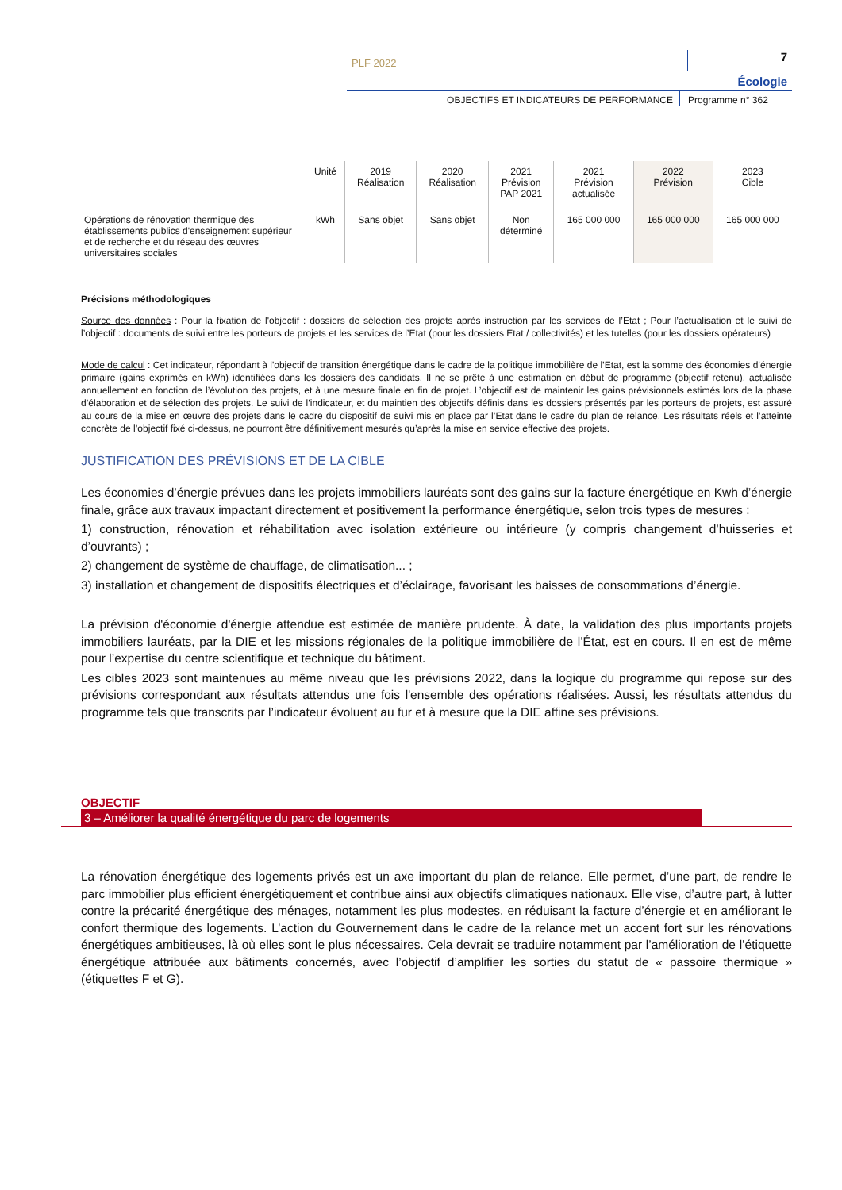PLF 2022 7
Écologie
OBJECTIFS ET INDICATEURS DE PERFORMANCE Programme n° 362
| | Unité | 2019 Réalisation | 2020 Réalisation | 2021 Prévision PAP 2021 | 2021 Prévision actualisée | 2022 Prévision | 2023 Cible |
| --- | --- | --- | --- | --- | --- | --- | --- |
| Opérations de rénovation thermique des établissements publics d'enseignement supérieur et de recherche et du réseau des œuvres universitaires sociales | kWh | Sans objet | Sans objet | Non déterminé | 165 000 000 | 165 000 000 | 165 000 000 |
Précisions méthodologiques
Source des données : Pour la fixation de l'objectif : dossiers de sélection des projets après instruction par les services de l’Etat ; Pour l’actualisation et le suivi de l’objectif : documents de suivi entre les porteurs de projets et les services de l’Etat (pour les dossiers Etat / collectivités) et les tutelles (pour les dossiers opérateurs)
Mode de calcul : Cet indicateur, répondant à l'objectif de transition énergétique dans le cadre de la politique immobilière de l’Etat, est la somme des économies d’énergie primaire (gains exprimés en kWh) identifiées dans les dossiers des candidats. Il ne se prête à une estimation en début de programme (objectif retenu), actualisée annuellement en fonction de l’évolution des projets, et à une mesure finale en fin de projet. L’objectif est de maintenir les gains prévisionnels estimés lors de la phase d’élaboration et de sélection des projets. Le suivi de l’indicateur, et du maintien des objectifs définis dans les dossiers présentés par les porteurs de projets, est assuré au cours de la mise en œuvre des projets dans le cadre du dispositif de suivi mis en place par l’Etat dans le cadre du plan de relance. Les résultats réels et l’atteinte concrète de l’objectif fixé ci-dessus, ne pourront être définitivement mesurés qu’après la mise en service effective des projets.
JUSTIFICATION DES PRÉVISIONS ET DE LA CIBLE
Les économies d’énergie prévues dans les projets immobiliers lauréats sont des gains sur la facture énergétique en Kwh d’énergie finale, grâce aux travaux impactant directement et positivement la performance énergétique, selon trois types de mesures :
1) construction, rénovation et réhabilitation avec isolation extérieure ou intérieure (y compris changement d’huisseries et d’ouvrants) ;
2) changement de système de chauffage, de climatisation... ;
3) installation et changement de dispositifs électriques et d’éclairage, favorisant les baisses de consommations d’énergie.
La prévision d'économie d'énergie attendue est estimée de manière prudente. À date, la validation des plus importants projets immobiliers lauréats, par la DIE et les missions régionales de la politique immobilière de l’État, est en cours. Il en est de même pour l’expertise du centre scientifique et technique du bâtiment.
Les cibles 2023 sont maintenues au même niveau que les prévisions 2022, dans la logique du programme qui repose sur des prévisions correspondant aux résultats attendus une fois l'ensemble des opérations réalisées. Aussi, les résultats attendus du programme tels que transcrits par l’indicateur évoluent au fur et à mesure que la DIE affine ses prévisions.
OBJECTIF
3 – Améliorer la qualité énergétique du parc de logements
La rénovation énergétique des logements privés est un axe important du plan de relance. Elle permet, d’une part, de rendre le parc immobilier plus efficient énergétiquement et contribue ainsi aux objectifs climatiques nationaux. Elle vise, d’autre part, à lutter contre la précarité énergétique des ménages, notamment les plus modestes, en réduisant la facture d’énergie et en améliorant le confort thermique des logements. L’action du Gouvernement dans le cadre de la relance met un accent fort sur les rénovations énergétiques ambitieuses, là où elles sont le plus nécessaires. Cela devrait se traduire notamment par l’amélioration de l’étiquette énergétique attribuée aux bâtiments concernés, avec l’objectif d’amplifier les sorties du statut de « passoire thermique » (étiquettes F et G).